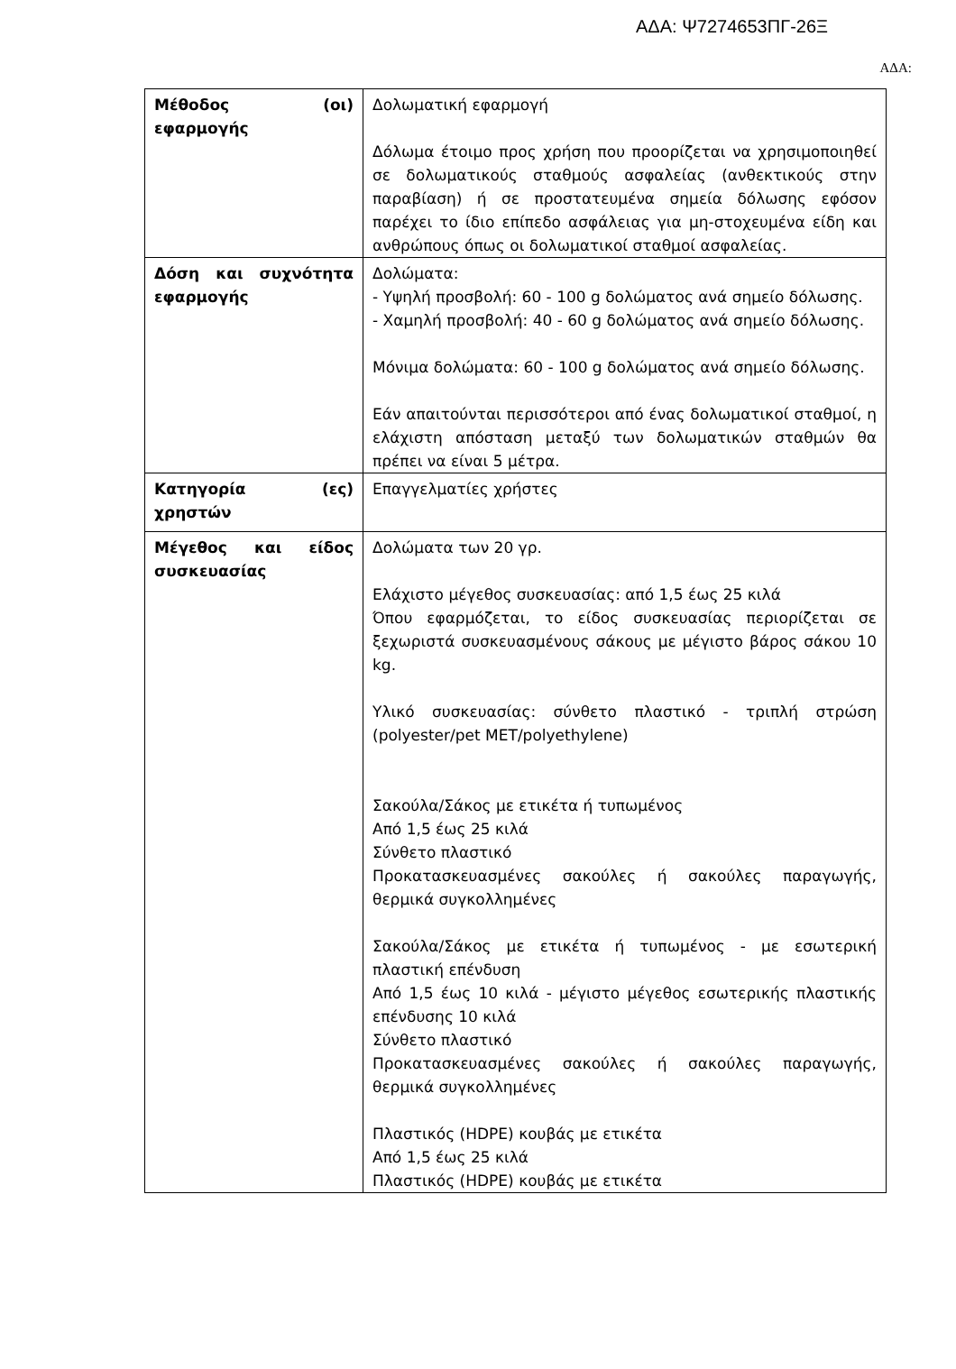ΑΔΑ: Ψ7274653ΠΓ-26Ξ
ΑΔΑ:
| Μέθοδος (οι) εφαρμογής | Δολωματική εφαρμογή Δόλωμα έτοιμο προς χρήση που προορίζεται να χρησιμοποιηθεί σε δολωματικούς σταθμούς ασφαλείας (ανθεκτικούς στην παραβίαση) ή σε προστατευμένα σημεία δόλωσης εφόσον παρέχει το ίδιο επίπεδο ασφάλειας για μη-στοχευμένα είδη και ανθρώπους όπως οι δολωματικοί σταθμοί ασφαλείας. |
| Δόση και συχνότητα εφαρμογής | Δολώματα: - Υψηλή προσβολή: 60 - 100 g δολώματος ανά σημείο δόλωσης. - Χαμηλή προσβολή: 40 - 60 g δολώματος ανά σημείο δόλωσης. Μόνιμα δολώματα: 60 - 100 g δολώματος ανά σημείο δόλωσης. Εάν απαιτούνται περισσότεροι από ένας δολωματικοί σταθμοί, η ελάχιστη απόσταση μεταξύ των δολωματικών σταθμών θα πρέπει να είναι 5 μέτρα. |
| Κατηγορία (ες) χρηστών | Επαγγελματίες χρήστες |
| Μέγεθος και είδος συσκευασίας | Δολώματα των 20 γρ. Ελάχιστο μέγεθος συσκευασίας: από 1,5 έως 25 κιλά Όπου εφαρμόζεται, το είδος συσκευασίας περιορίζεται σε ξεχωριστά συσκευασμένους σάκους με μέγιστο βάρος σάκου 10 kg. Υλικό συσκευασίας: σύνθετο πλαστικό - τριπλή στρώση (polyester/pet MET/polyethylene) Σακούλα/Σάκος με ετικέτα ή τυπωμένος Από 1,5 έως 25 κιλά Σύνθετο πλαστικό Προκατασκευασμένες σακούλες ή σακούλες παραγωγής, θερμικά συγκολλημένες Σακούλα/Σάκος με ετικέτα ή τυπωμένος - με εσωτερική πλαστική επένδυση Από 1,5 έως 10 κιλά - μέγιστο μέγεθος εσωτερικής πλαστικής επένδυσης 10 κιλά Σύνθετο πλαστικό Προκατασκευασμένες σακούλες ή σακούλες παραγωγής, θερμικά συγκολλημένες Πλαστικός (HDPE) κουβάς με ετικέτα Από 1,5 έως 25 κιλά Πλαστικός (HDPE) κουβάς με ετικέτα |